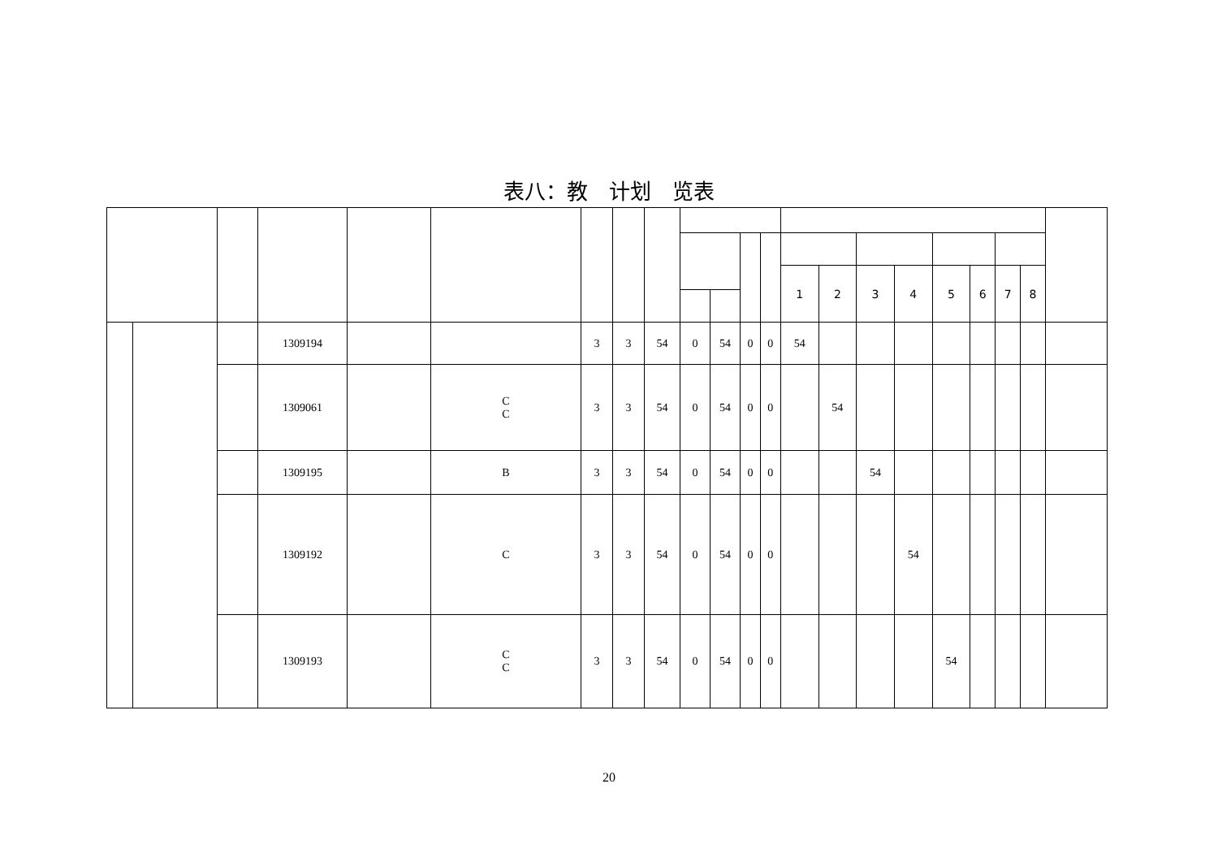表八：教　计划　览表
| | | | | | | | | | | | | | 1 | 2 | 3 | 4 | 5 | 6 | 7 | 8 | |
| --- | --- | --- | --- | --- | --- | --- | --- | --- | --- | --- | --- | --- | --- | --- | --- | --- | --- | --- | --- | --- | --- |
| | | | 1309194 | | | 3 | 3 | 54 | 0 | 54 | 0 | 0 | 54 | | | | | | | | |
| | | | 1309061 | | C C | 3 | 3 | 54 | 0 | 54 | 0 | 0 | | 54 | | | | | | | |
| | | | 1309195 | | B | 3 | 3 | 54 | 0 | 54 | 0 | 0 | | | 54 | | | | | | |
| | | | 1309192 | | C | 3 | 3 | 54 | 0 | 54 | 0 | 0 | | | | 54 | | | | | |
| | | | 1309193 | | C C | 3 | 3 | 54 | 0 | 54 | 0 | 0 | | | | | 54 | | | | |
20